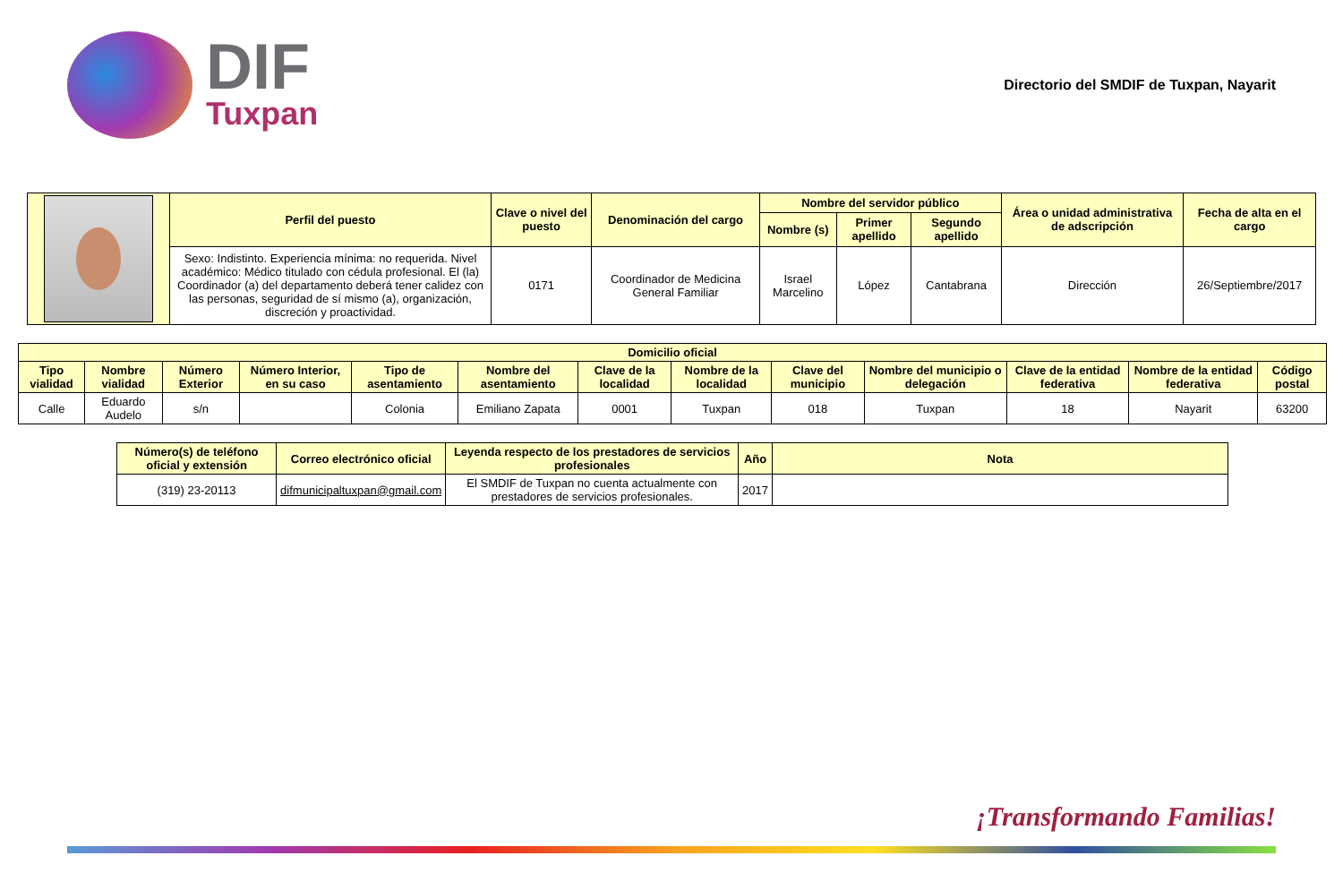DIF
Tuxpan
Directorio del SMDIF de Tuxpan, Nayarit
| | Perfil del puesto | Clave o nivel del puesto | Denominación del cargo | Nombre del servidor público | | | Área o unidad administrativa de adscripción | Fecha de alta en el cargo |
| --- | --- | --- | --- | --- | --- | --- | --- | --- |
| | | | | Nombre (s) | Primer apellido | Segundo apellido | | |
| | Sexo: Indistinto. Experiencia mínima: no requerida. Nivel académico: Médico titulado con cédula profesional. El (la) Coordinador (a) del departamento deberá tener calidez con las personas, seguridad de sí mismo (a), organización, discreción y proactividad. | 0171 | Coordinador de Medicina General Familiar | Israel Marcelino | López | Cantabrana | Dirección | 26/Septiembre/2017 |
| Domicilio oficial | | | | | | | | | | | | |
| --- | --- | --- | --- | --- | --- | --- | --- | --- | --- | --- | --- | --- |
| Tipo vialidad | Nombre vialidad | Número Exterior | Número Interior, en su caso | Tipo de asentamiento | Nombre del asentamiento | Clave de la localidad | Nombre de la localidad | Clave del municipio | Nombre del municipio o delegación | Clave de la entidad federativa | Nombre de la entidad federativa | Código postal |
| Calle | Eduardo Audelo | s/n | | Colonia | Emiliano Zapata | 0001 | Tuxpan | 018 | Tuxpan | 18 | Nayarit | 63200 |
| Número(s) de teléfono oficial y extensión | Correo electrónico oficial | Leyenda respecto de los prestadores de servicios profesionales | Año | Nota |
| --- | --- | --- | --- | --- |
| (319) 23-20113 | difmunicipaltuxpan@gmail.com | El SMDIF de Tuxpan no cuenta actualmente con prestadores de servicios profesionales. | 2017 | |
¡Transformando Familias!